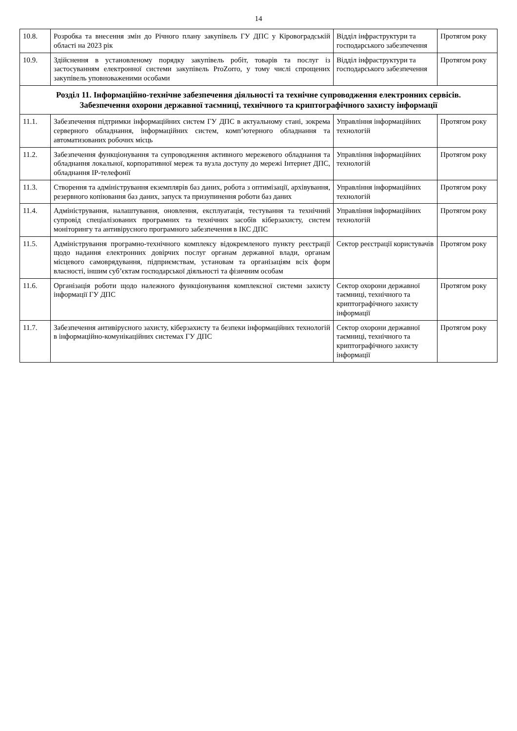14
| 10.8. | Розробка та внесення змін до Річного плану закупівель ГУ ДПС у Кіровоградській області на 2023 рік | Відділ інфраструктури та господарського забезпечення | Протягом року |
| 10.9. | Здійснення в установленому порядку закупівель робіт, товарів та послуг із застосуванням електронної системи закупівель ProZorro, у тому числі спрощених закупівель уповноваженими особами | Відділ інфраструктури та господарського забезпечення | Протягом року |
| Розділ 11. Інформаційно-технічне забезпечення діяльності та технічне супроводження електронних сервісів. Забезпечення охорони державної таємниці, технічного та криптографічного захисту інформації | | | |
| 11.1. | Забезпечення підтримки інформаційних систем ГУ ДПС в актуальному стані, зокрема серверного обладнання, інформаційних систем, комп’ютерного обладнання та автоматизованих робочих місць | Управління інформаційних технологій | Протягом року |
| 11.2. | Забезпечення функціонування та супроводження активного мережевого обладнання та обладнання локальної, корпоративної мереж та вузла доступу до мережі Інтернет ДПС, обладнання ІР-телефонії | Управління інформаційних технологій | Протягом року |
| 11.3. | Створення та адміністрування екземплярів баз даних, робота з оптимізації, архівування, резервного копіювання баз даних, запуск та призупинення роботи баз даних | Управління інформаційних технологій | Протягом року |
| 11.4. | Адміністрування, налаштування, оновлення, експлуатація, тестування та технічний супровід спеціалізованих програмних та технічних засобів кіберзахисту, систем моніторингу та антивірусного програмного забезпечення в ІКС ДПС | Управління інформаційних технологій | Протягом року |
| 11.5. | Адміністрування програмно-технічного комплексу відокремленого пункту реєстрації щодо надання електронних довірчих послуг органам державної влади, органам місцевого самоврядування, підприємствам, установам та організаціям всіх форм власності, іншим суб’єктам господарської діяльності та фізичним особам | Сектор реєстрації користувачів | Протягом року |
| 11.6. | Організація роботи щодо належного функціонування комплексної системи захисту інформації ГУ ДПС | Сектор охорони державної таємниці, технічного та криптографічного захисту інформації | Протягом року |
| 11.7. | Забезпечення антивірусного захисту, кіберзахисту та безпеки інформаційних технологій в інформаційно-комунікаційних системах ГУ ДПС | Сектор охорони державної таємниці, технічного та криптографічного захисту інформації | Протягом року |